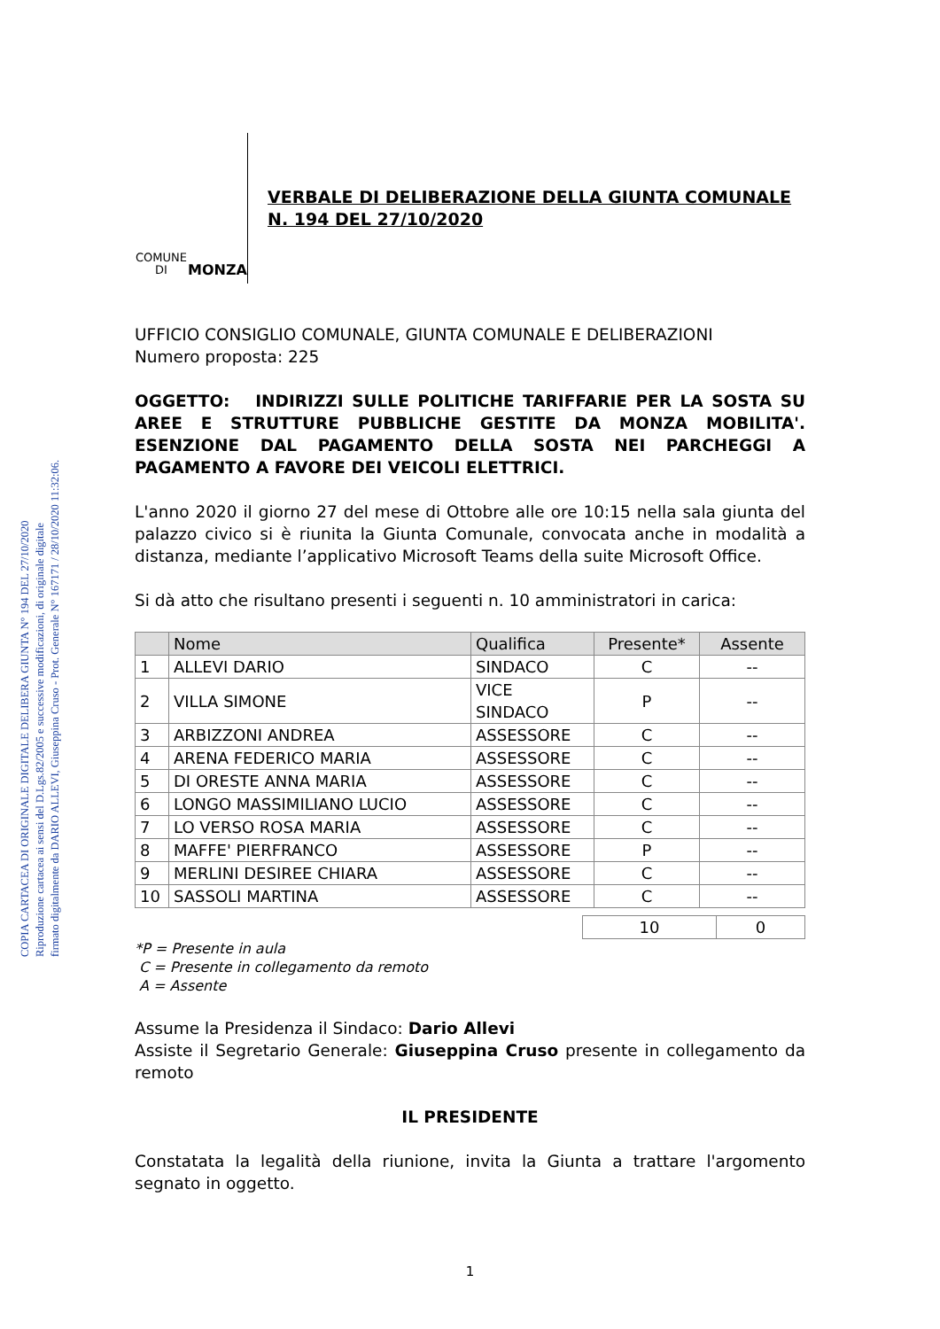COPIA CARTACEA DI ORIGINALE DIGITALE DELIBERA GIUNTA N° 194 DEL 27/10/2020
Riproduzione cartacea ai sensi del D.Lgs.82/2005 e successive modificazioni, di originale digitale
firmato digitalmente da DARIO ALLEVI, Giuseppina Cruso - Prot. Generale N° 167171 / 28/10/2020 11:32:06.
COMUNE DI
MONZA
VERBALE DI DELIBERAZIONE DELLA GIUNTA COMUNALE
N. 194 DEL 27/10/2020
UFFICIO CONSIGLIO COMUNALE, GIUNTA COMUNALE E DELIBERAZIONI
Numero proposta: 225
OGGETTO: INDIRIZZI SULLE POLITICHE TARIFFARIE PER LA SOSTA SU AREE E STRUTTURE PUBBLICHE GESTITE DA MONZA MOBILITA'. ESENZIONE DAL PAGAMENTO DELLA SOSTA NEI PARCHEGGI A PAGAMENTO A FAVORE DEI VEICOLI ELETTRICI.
L'anno 2020 il giorno 27 del mese di Ottobre alle ore 10:15 nella sala giunta del palazzo civico si è riunita la Giunta Comunale, convocata anche in modalità a distanza, mediante l’applicativo Microsoft Teams della suite Microsoft Office.
Si dà atto che risultano presenti i seguenti n. 10 amministratori in carica:
| | Nome | Qualifica | Presente* | Assente |
| --- | --- | --- | --- | --- |
| 1 | ALLEVI DARIO | SINDACO | C | -- |
| 2 | VILLA SIMONE | VICE SINDACO | P | -- |
| 3 | ARBIZZONI ANDREA | ASSESSORE | C | -- |
| 4 | ARENA FEDERICO MARIA | ASSESSORE | C | -- |
| 5 | DI ORESTE ANNA MARIA | ASSESSORE | C | -- |
| 6 | LONGO MASSIMILIANO LUCIO | ASSESSORE | C | -- |
| 7 | LO VERSO ROSA MARIA | ASSESSORE | C | -- |
| 8 | MAFFE' PIERFRANCO | ASSESSORE | P | -- |
| 9 | MERLINI DESIREE CHIARA | ASSESSORE | C | -- |
| 10 | SASSOLI MARTINA | ASSESSORE | C | -- |
| 10 | 0 |
*P = Presente in aula
C = Presente in collegamento da remoto
A = Assente
Assume la Presidenza il Sindaco: Dario Allevi
Assiste il Segretario Generale: Giuseppina Cruso presente in collegamento da remoto
IL PRESIDENTE
Constatata la legalità della riunione, invita la Giunta a trattare l'argomento segnato in oggetto.
1